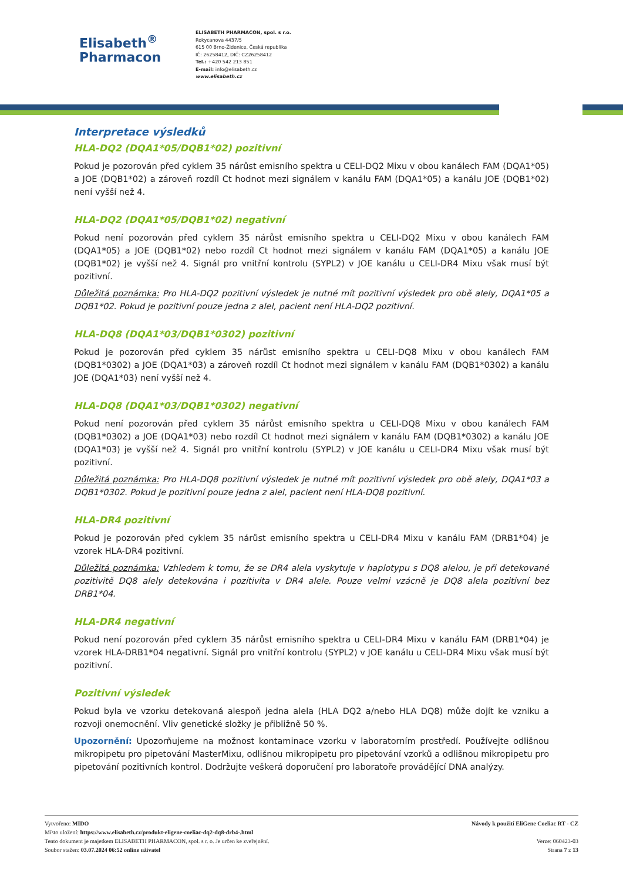Elisabeth<sup>®</sup>
Pharmacon
ELISABETH PHARMACON, spol. s r.o.
Rokycanova 4437/5
615 00 Brno-Židenice, Česká republika
IČ: 26258412, DIČ: CZ26258412
Tel.: +420 542 213 851
E-mail: info@elisabeth.cz
www.elisabeth.cz
Interpretace výsledků
HLA-DQ2 (DQA1*05/DQB1*02) pozitivní
Pokud je pozorován před cyklem 35 nárůst emisního spektra u CELI-DQ2 Mixu v obou kanálech FAM (DQA1*05) a JOE (DQB1*02) a zároveň rozdíl Ct hodnot mezi signálem v kanálu FAM (DQA1*05) a kanálu JOE (DQB1*02) není vyšší než 4.
HLA-DQ2 (DQA1*05/DQB1*02) negativní
Pokud není pozorován před cyklem 35 nárůst emisního spektra u CELI-DQ2 Mixu v obou kanálech FAM (DQA1*05) a JOE (DQB1*02) nebo rozdíl Ct hodnot mezi signálem v kanálu FAM (DQA1*05) a kanálu JOE (DQB1*02) je vyšší než 4. Signál pro vnitřní kontrolu (SYPL2) v JOE kanálu u CELI-DR4 Mixu však musí být pozitivní.
Důležitá poznámka: Pro HLA-DQ2 pozitivní výsledek je nutné mít pozitivní výsledek pro obě alely, DQA1*05 a DQB1*02. Pokud je pozitivní pouze jedna z alel, pacient není HLA-DQ2 pozitivní.
HLA-DQ8 (DQA1*03/DQB1*0302) pozitivní
Pokud je pozorován před cyklem 35 nárůst emisního spektra u CELI-DQ8 Mixu v obou kanálech FAM (DQB1*0302) a JOE (DQA1*03) a zároveň rozdíl Ct hodnot mezi signálem v kanálu FAM (DQB1*0302) a kanálu JOE (DQA1*03) není vyšší než 4.
HLA-DQ8 (DQA1*03/DQB1*0302) negativní
Pokud není pozorován před cyklem 35 nárůst emisního spektra u CELI-DQ8 Mixu v obou kanálech FAM (DQB1*0302) a JOE (DQA1*03) nebo rozdíl Ct hodnot mezi signálem v kanálu FAM (DQB1*0302) a kanálu JOE (DQA1*03) je vyšší než 4. Signál pro vnitřní kontrolu (SYPL2) v JOE kanálu u CELI-DR4 Mixu však musí být pozitivní.
Důležitá poznámka: Pro HLA-DQ8 pozitivní výsledek je nutné mít pozitivní výsledek pro obě alely, DQA1*03 a DQB1*0302. Pokud je pozitivní pouze jedna z alel, pacient není HLA-DQ8 pozitivní.
HLA-DR4 pozitivní
Pokud je pozorován před cyklem 35 nárůst emisního spektra u CELI-DR4 Mixu v kanálu FAM (DRB1*04) je vzorek HLA-DR4 pozitivní.
Důležitá poznámka: Vzhledem k tomu, že se DR4 alela vyskytuje v haplotypu s DQ8 alelou, je při detekované pozitivitě DQ8 alely detekována i pozitivita v DR4 alele. Pouze velmi vzácně je DQ8 alela pozitivní bez DRB1*04.
HLA-DR4 negativní
Pokud není pozorován před cyklem 35 nárůst emisního spektra u CELI-DR4 Mixu v kanálu FAM (DRB1*04) je vzorek HLA-DRB1*04 negativní. Signál pro vnitřní kontrolu (SYPL2) v JOE kanálu u CELI-DR4 Mixu však musí být pozitivní.
Pozitivní výsledek
Pokud byla ve vzorku detekovaná alespoň jedna alela (HLA DQ2 a/nebo HLA DQ8) může dojít ke vzniku a rozvoji onemocnění. Vliv genetické složky je přibližně 50 %.
Upozornění: Upozorňujeme na možnost kontaminace vzorku v laboratorním prostředí. Používejte odlišnou mikropipetu pro pipetování MasterMixu, odlišnou mikropipetu pro pipetování vzorků a odlišnou mikropipetu pro pipetování pozitivních kontrol. Dodržujte veškerá doporučení pro laboratoře provádějící DNA analýzy.
Vytvořeno: MIDO
Místo uložení: https://www.elisabeth.cz/produkt-eligene-coeliac-dq2-dq8-drb4-.html
Tento dokument je majetkem ELISABETH PHARMACON, spol. s r. o. Je určen ke zveřejnění.
Soubor stažen: 03.07.2024 06:52 online uživatel
Návody k použití EliGene Coeliac RT - CZ
Verze: 060423-03
Strana 7 z 13